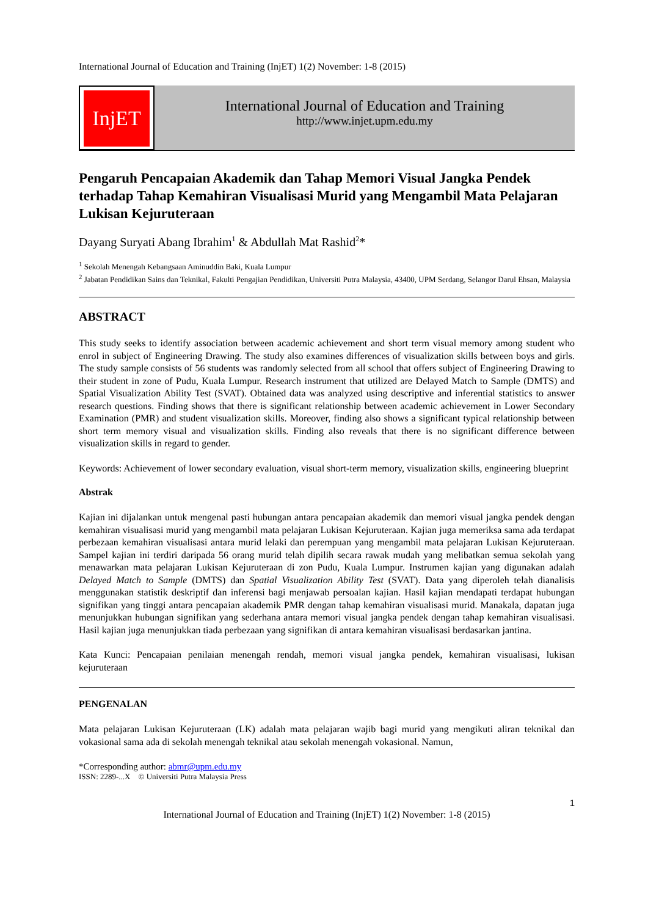International Journal of Education and Training (InjET) 1(2) November: 1-8 (2015)
InjET
International Journal of Education and Training
http://www.injet.upm.edu.my
Pengaruh Pencapaian Akademik dan Tahap Memori Visual Jangka Pendek terhadap Tahap Kemahiran Visualisasi Murid yang Mengambil Mata Pelajaran Lukisan Kejuruteraan
Dayang Suryati Abang Ibrahim<sup>1</sup> & Abdullah Mat Rashid<sup>2</sup>*
<sup>1</sup> Sekolah Menengah Kebangsaan Aminuddin Baki, Kuala Lumpur
<sup>2</sup> Jabatan Pendidikan Sains dan Teknikal, Fakulti Pengajian Pendidikan, Universiti Putra Malaysia, 43400, UPM Serdang, Selangor Darul Ehsan, Malaysia
ABSTRACT
This study seeks to identify association between academic achievement and short term visual memory among student who enrol in subject of Engineering Drawing. The study also examines differences of visualization skills between boys and girls. The study sample consists of 56 students was randomly selected from all school that offers subject of Engineering Drawing to their student in zone of Pudu, Kuala Lumpur. Research instrument that utilized are Delayed Match to Sample (DMTS) and Spatial Visualization Ability Test (SVAT). Obtained data was analyzed using descriptive and inferential statistics to answer research questions. Finding shows that there is significant relationship between academic achievement in Lower Secondary Examination (PMR) and student visualization skills. Moreover, finding also shows a significant typical relationship between short term memory visual and visualization skills. Finding also reveals that there is no significant difference between visualization skills in regard to gender.
Keywords: Achievement of lower secondary evaluation, visual short-term memory, visualization skills, engineering blueprint
Abstrak
Kajian ini dijalankan untuk mengenal pasti hubungan antara pencapaian akademik dan memori visual jangka pendek dengan kemahiran visualisasi murid yang mengambil mata pelajaran Lukisan Kejuruteraan. Kajian juga memeriksa sama ada terdapat perbezaan kemahiran visualisasi antara murid lelaki dan perempuan yang mengambil mata pelajaran Lukisan Kejuruteraan. Sampel kajian ini terdiri daripada 56 orang murid telah dipilih secara rawak mudah yang melibatkan semua sekolah yang menawarkan mata pelajaran Lukisan Kejuruteraan di zon Pudu, Kuala Lumpur. Instrumen kajian yang digunakan adalah Delayed Match to Sample (DMTS) dan Spatial Visualization Ability Test (SVAT). Data yang diperoleh telah dianalisis menggunakan statistik deskriptif dan inferensi bagi menjawab persoalan kajian. Hasil kajian mendapati terdapat hubungan signifikan yang tinggi antara pencapaian akademik PMR dengan tahap kemahiran visualisasi murid. Manakala, dapatan juga menunjukkan hubungan signifikan yang sederhana antara memori visual jangka pendek dengan tahap kemahiran visualisasi. Hasil kajian juga menunjukkan tiada perbezaan yang signifikan di antara kemahiran visualisasi berdasarkan jantina.
Kata Kunci: Pencapaian penilaian menengah rendah, memori visual jangka pendek, kemahiran visualisasi, lukisan kejuruteraan
PENGENALAN
Mata pelajaran Lukisan Kejuruteraan (LK) adalah mata pelajaran wajib bagi murid yang mengikuti aliran teknikal dan vokasional sama ada di sekolah menengah teknikal atau sekolah menengah vokasional. Namun,
*Corresponding author: abmr@upm.edu.my
ISSN: 2289-...X © Universiti Putra Malaysia Press
1
International Journal of Education and Training (InjET) 1(2) November: 1-8 (2015)